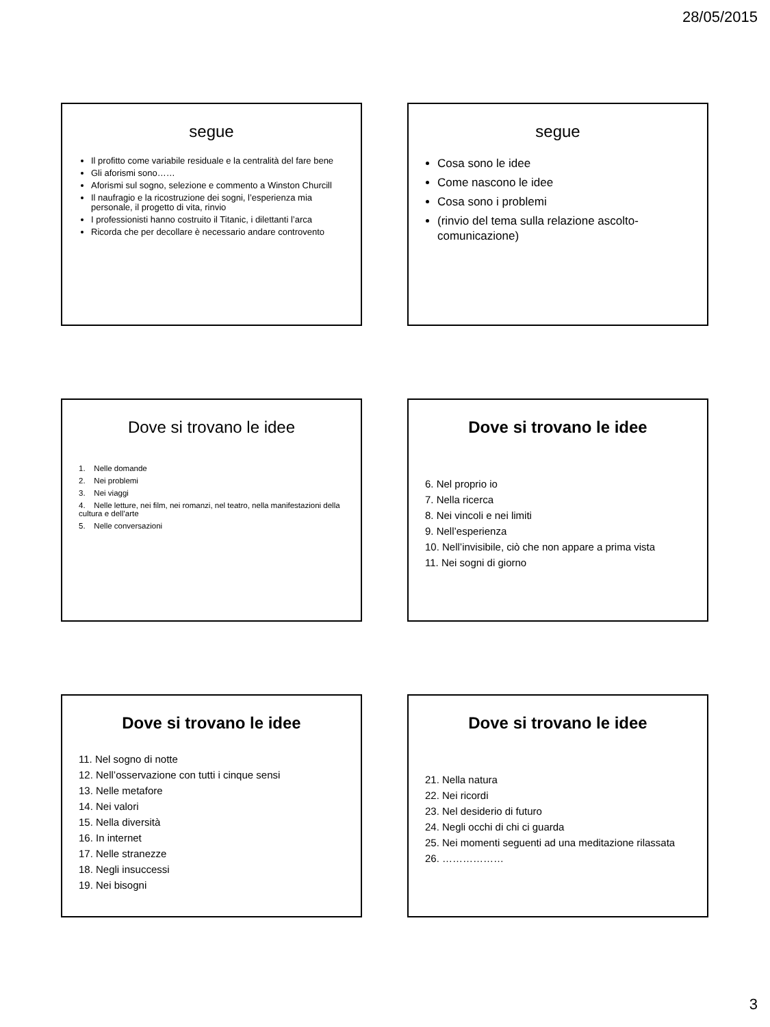28/05/2015
segue
Il profitto come variabile residuale e la centralità del fare bene
Gli aforismi sono……
Aforismi sul sogno, selezione e commento a Winston Churcill
Il naufragio e la ricostruzione dei sogni, l’esperienza mia personale, il progetto di vita, rinvio
I professionisti hanno costruito il Titanic, i dilettanti l’arca
Ricorda che per decollare è necessario andare controvento
segue
Cosa sono le idee
Come nascono le idee
Cosa sono i problemi
(rinvio del tema sulla relazione ascolto-comunicazione)
Dove si trovano le idee
1. Nelle domande
2. Nei problemi
3. Nei viaggi
4. Nelle letture, nei film, nei romanzi, nel teatro, nella manifestazioni della cultura e dell’arte
5. Nelle conversazioni
Dove si trovano le idee
6. Nel proprio io
7. Nella ricerca
8. Nei vincoli e nei limiti
9. Nell’esperienza
10. Nell’invisibile, ciò che non appare a prima vista
11. Nei sogni di giorno
Dove si trovano le idee
11. Nel sogno di notte
12. Nell’osservazione con tutti i cinque sensi
13. Nelle metafore
14. Nei valori
15. Nella diversità
16. In internet
17. Nelle stranezze
18. Negli insuccessi
19. Nei bisogni
Dove si trovano le idee
21. Nella natura
22. Nei ricordi
23. Nel desiderio di futuro
24. Negli occhi di chi ci guarda
25. Nei momenti seguenti ad una meditazione rilassata
26. ………………
3